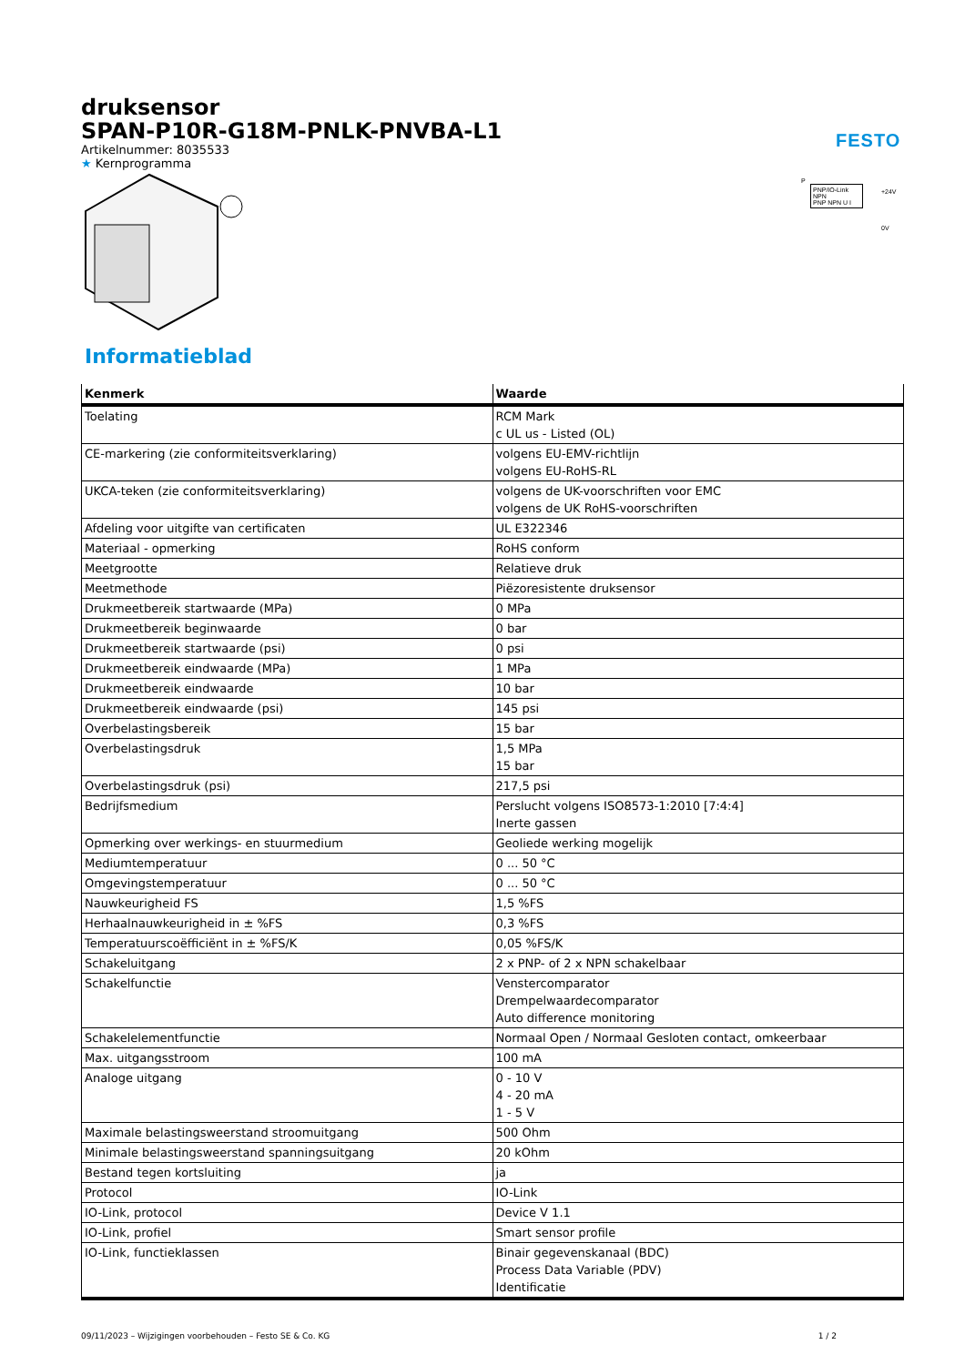FESTO
druksensor
SPAN-P10R-G18M-PNLK-PNVBA-L1
Artikelnummer: 8035533
★ Kernprogramma
Informatieblad
| Kenmerk | Waarde |
| --- | --- |
| Toelating | RCM Mark c UL us - Listed (OL) |
| CE-markering (zie conformiteitsverklaring) | volgens EU-EMV-richtlijn volgens EU-RoHS-RL |
| UKCA-teken (zie conformiteitsverklaring) | volgens de UK-voorschriften voor EMC volgens de UK RoHS-voorschriften |
| Afdeling voor uitgifte van certificaten | UL E322346 |
| Materiaal - opmerking | RoHS conform |
| Meetgrootte | Relatieve druk |
| Meetmethode | Piëzoresistente druksensor |
| Drukmeetbereik startwaarde (MPa) | 0 MPa |
| Drukmeetbereik beginwaarde | 0 bar |
| Drukmeetbereik startwaarde (psi) | 0 psi |
| Drukmeetbereik eindwaarde (MPa) | 1 MPa |
| Drukmeetbereik eindwaarde | 10 bar |
| Drukmeetbereik eindwaarde (psi) | 145 psi |
| Overbelastingsbereik | 15 bar |
| Overbelastingsdruk | 1,5 MPa 15 bar |
| Overbelastingsdruk (psi) | 217,5 psi |
| Bedrijfsmedium | Perslucht volgens ISO8573-1:2010 [7:4:4] Inerte gassen |
| Opmerking over werkings- en stuurmedium | Geoliede werking mogelijk |
| Mediumtemperatuur | 0 ... 50 °C |
| Omgevingstemperatuur | 0 ... 50 °C |
| Nauwkeurigheid FS | 1,5 %FS |
| Herhaalnauwkeurigheid in ± %FS | 0,3 %FS |
| Temperatuurscoëfficiënt in ± %FS/K | 0,05 %FS/K |
| Schakeluitgang | 2 x PNP- of 2 x NPN schakelbaar |
| Schakelfunctie | Venstercomparator Drempelwaardecomparator Auto difference monitoring |
| Schakelelementfunctie | Normaal Open / Normaal Gesloten contact, omkeerbaar |
| Max. uitgangsstroom | 100 mA |
| Analoge uitgang | 0 - 10 V 4 - 20 mA 1 - 5 V |
| Maximale belastingsweerstand stroomuitgang | 500 Ohm |
| Minimale belastingsweerstand spanningsuitgang | 20 kOhm |
| Bestand tegen kortsluiting | ja |
| Protocol | IO-Link |
| IO-Link, protocol | Device V 1.1 |
| IO-Link, profiel | Smart sensor profile |
| IO-Link, functieklassen | Binair gegevenskanaal (BDC) Process Data Variable (PDV) Identificatie |
P
PNP/IO-Link NPN
PNP NPN U I
+24V
0V
09/11/2023 – Wijzigingen voorbehouden – Festo SE & Co. KG 1 / 2